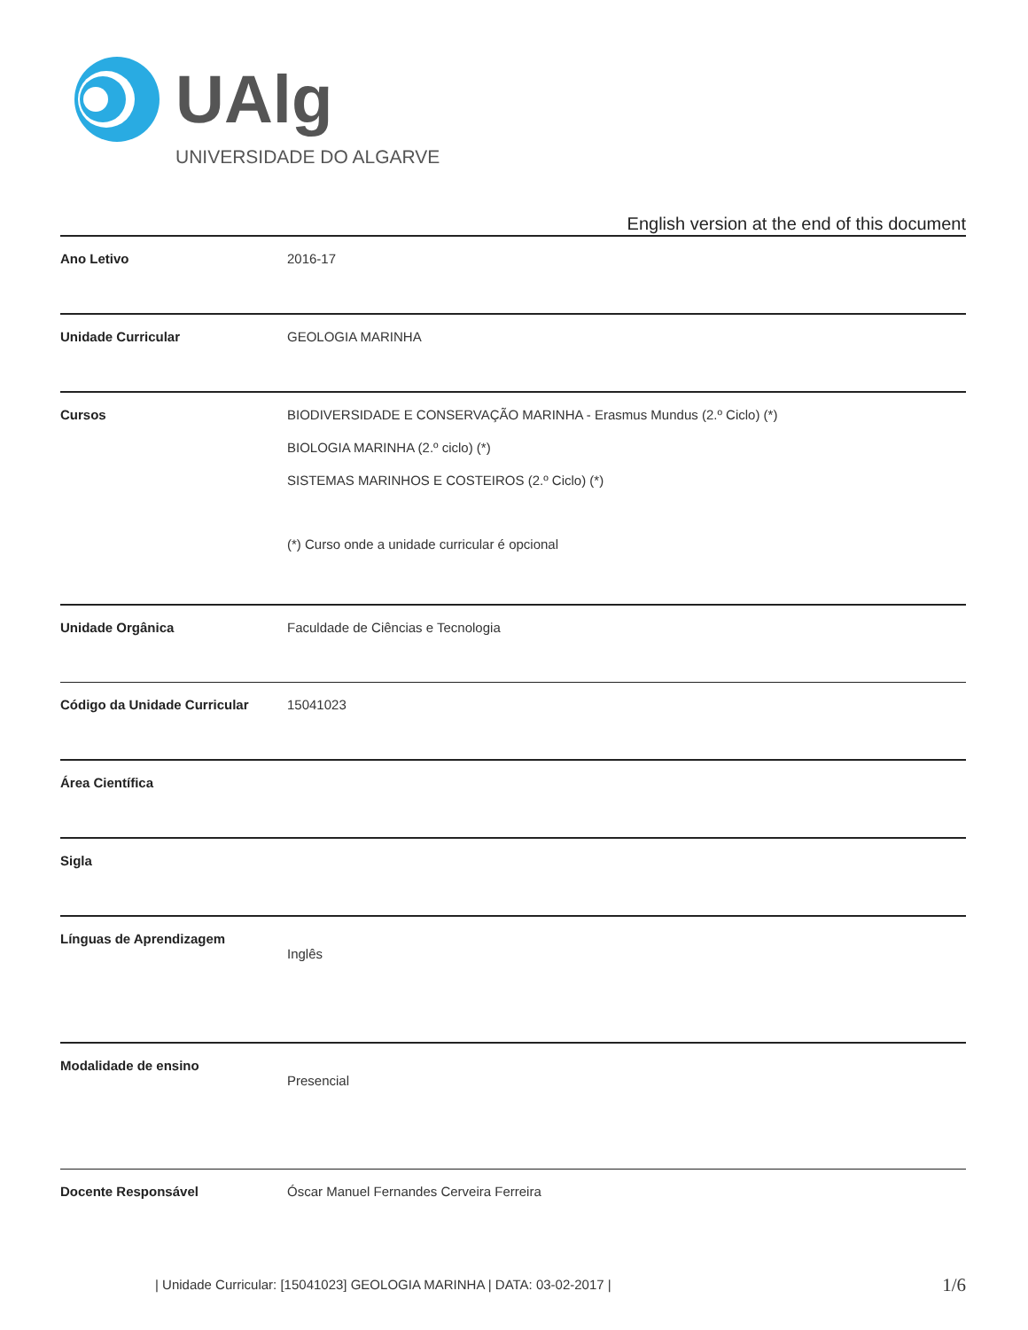UAlg
UNIVERSIDADE DO ALGARVE
English version at the end of this document
| Ano Letivo | 2016-17 |
| Unidade Curricular | GEOLOGIA MARINHA |
| Cursos | BIODIVERSIDADE E CONSERVAÇÃO MARINHA - Erasmus Mundus (2.º Ciclo) (*) BIOLOGIA MARINHA (2.º ciclo) (*) SISTEMAS MARINHOS E COSTEIROS (2.º Ciclo) (*) (*) Curso onde a unidade curricular é opcional |
| Unidade Orgânica | Faculdade de Ciências e Tecnologia |
| Código da Unidade Curricular | 15041023 |
| Área Científica | |
| Sigla | |
| Línguas de Aprendizagem | Inglês |
| Modalidade de ensino | Presencial |
| Docente Responsável | Óscar Manuel Fernandes Cerveira Ferreira |
| Unidade Curricular: [15041023] GEOLOGIA MARINHA | DATA: 03-02-2017 |
1/6